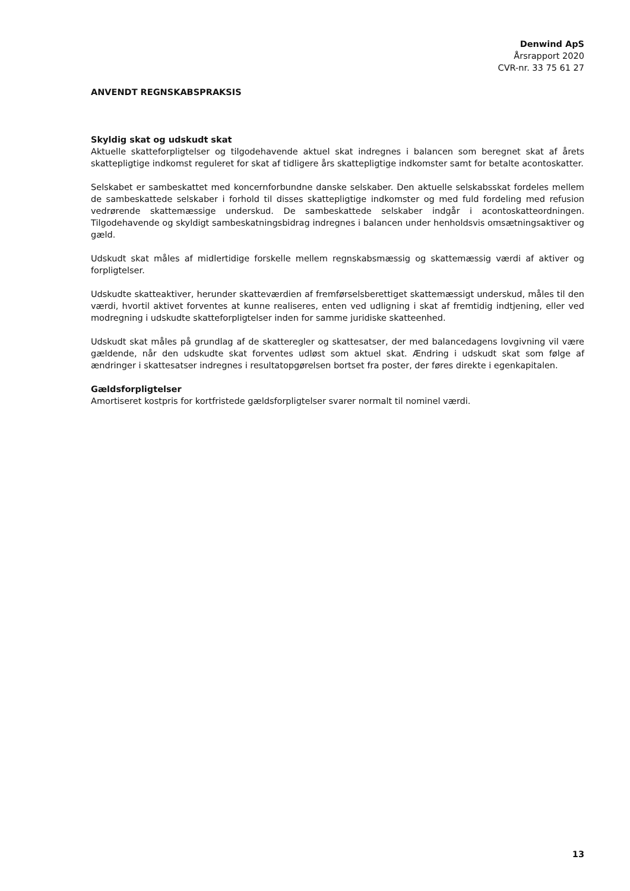Denwind ApS
Årsrapport 2020
CVR-nr. 33 75 61 27
ANVENDT REGNSKABSPRAKSIS
Skyldig skat og udskudt skat
Aktuelle skatteforpligtelser og tilgodehavende aktuel skat indregnes i balancen som beregnet skat af årets skattepligtige indkomst reguleret for skat af tidligere års skattepligtige indkomster samt for betalte acontoskatter.
Selskabet er sambeskattet med koncernforbundne danske selskaber. Den aktuelle selskabsskat fordeles mellem de sambeskattede selskaber i forhold til disses skattepligtige indkomster og med fuld fordeling med refusion vedrørende skattemæssige underskud. De sambeskattede selskaber indgår i acontoskatteordningen. Tilgodehavende og skyldigt sambeskatningsbidrag indregnes i balancen under henholdsvis omsætningsaktiver og gæld.
Udskudt skat måles af midlertidige forskelle mellem regnskabsmæssig og skattemæssig værdi af aktiver og forpligtelser.
Udskudte skatteaktiver, herunder skatteværdien af fremførselsberettiget skattemæssigt underskud, måles til den værdi, hvortil aktivet forventes at kunne realiseres, enten ved udligning i skat af fremtidig indtjening, eller ved modregning i udskudte skatteforpligtelser inden for samme juridiske skatteenhed.
Udskudt skat måles på grundlag af de skatteregler og skattesatser, der med balancedagens lovgivning vil være gældende, når den udskudte skat forventes udløst som aktuel skat. Ændring i udskudt skat som følge af ændringer i skattesatser indregnes i resultatopgørelsen bortset fra poster, der føres direkte i egenkapitalen.
Gældsforpligtelser
Amortiseret kostpris for kortfristede gældsforpligtelser svarer normalt til nominel værdi.
13